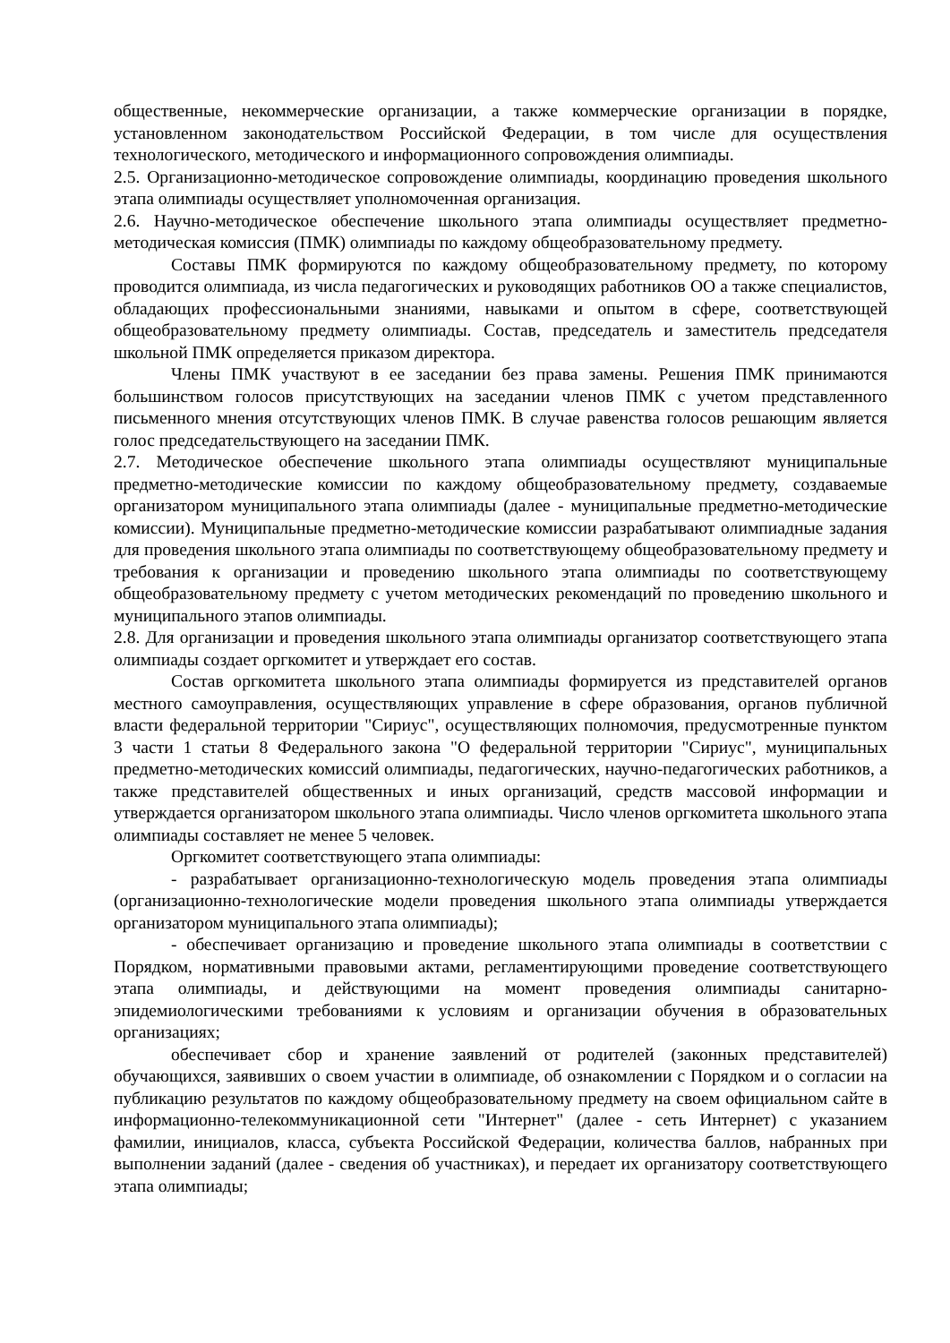общественные, некоммерческие организации, а также коммерческие организации в порядке, установленном законодательством Российской Федерации, в том числе для осуществления технологического, методического и информационного сопровождения олимпиады.
2.5. Организационно-методическое сопровождение олимпиады, координацию проведения школьного этапа олимпиады осуществляет уполномоченная организация.
2.6. Научно-методическое обеспечение школьного этапа олимпиады осуществляет предметно-методическая комиссия (ПМК) олимпиады по каждому общеобразовательному предмету.
Составы ПМК формируются по каждому общеобразовательному предмету, по которому проводится олимпиада, из числа педагогических и руководящих работников ОО а также специалистов, обладающих профессиональными знаниями, навыками и опытом в сфере, соответствующей общеобразовательному предмету олимпиады. Состав, председатель и заместитель председателя школьной ПМК определяется приказом директора.
Члены ПМК участвуют в ее заседании без права замены. Решения ПМК принимаются большинством голосов присутствующих на заседании членов ПМК с учетом представленного письменного мнения отсутствующих членов ПМК. В случае равенства голосов решающим является голос председательствующего на заседании ПМК.
2.7. Методическое обеспечение школьного этапа олимпиады осуществляют муниципальные предметно-методические комиссии по каждому общеобразовательному предмету, создаваемые организатором муниципального этапа олимпиады (далее - муниципальные предметно-методические комиссии). Муниципальные предметно-методические комиссии разрабатывают олимпиадные задания для проведения школьного этапа олимпиады по соответствующему общеобразовательному предмету и требования к организации и проведению школьного этапа олимпиады по соответствующему общеобразовательному предмету с учетом методических рекомендаций по проведению школьного и муниципального этапов олимпиады.
2.8. Для организации и проведения школьного этапа олимпиады организатор соответствующего этапа олимпиады создает оргкомитет и утверждает его состав.
Состав оргкомитета школьного этапа олимпиады формируется из представителей органов местного самоуправления, осуществляющих управление в сфере образования, органов публичной власти федеральной территории "Сириус", осуществляющих полномочия, предусмотренные пунктом 3 части 1 статьи 8 Федерального закона "О федеральной территории "Сириус", муниципальных предметно-методических комиссий олимпиады, педагогических, научно-педагогических работников, а также представителей общественных и иных организаций, средств массовой информации и утверждается организатором школьного этапа олимпиады. Число членов оргкомитета школьного этапа олимпиады составляет не менее 5 человек.
Оргкомитет соответствующего этапа олимпиады:
- разрабатывает организационно-технологическую модель проведения этапа олимпиады (организационно-технологические модели проведения школьного этапа олимпиады утверждается организатором муниципального этапа олимпиады);
- обеспечивает организацию и проведение школьного этапа олимпиады в соответствии с Порядком, нормативными правовыми актами, регламентирующими проведение соответствующего этапа олимпиады, и действующими на момент проведения олимпиады санитарно-эпидемиологическими требованиями к условиям и организации обучения в образовательных организациях;
обеспечивает сбор и хранение заявлений от родителей (законных представителей) обучающихся, заявивших о своем участии в олимпиаде, об ознакомлении с Порядком и о согласии на публикацию результатов по каждому общеобразовательному предмету на своем официальном сайте в информационно-телекоммуникационной сети "Интернет" (далее - сеть Интернет) с указанием фамилии, инициалов, класса, субъекта Российской Федерации, количества баллов, набранных при выполнении заданий (далее - сведения об участниках), и передает их организатору соответствующего этапа олимпиады;